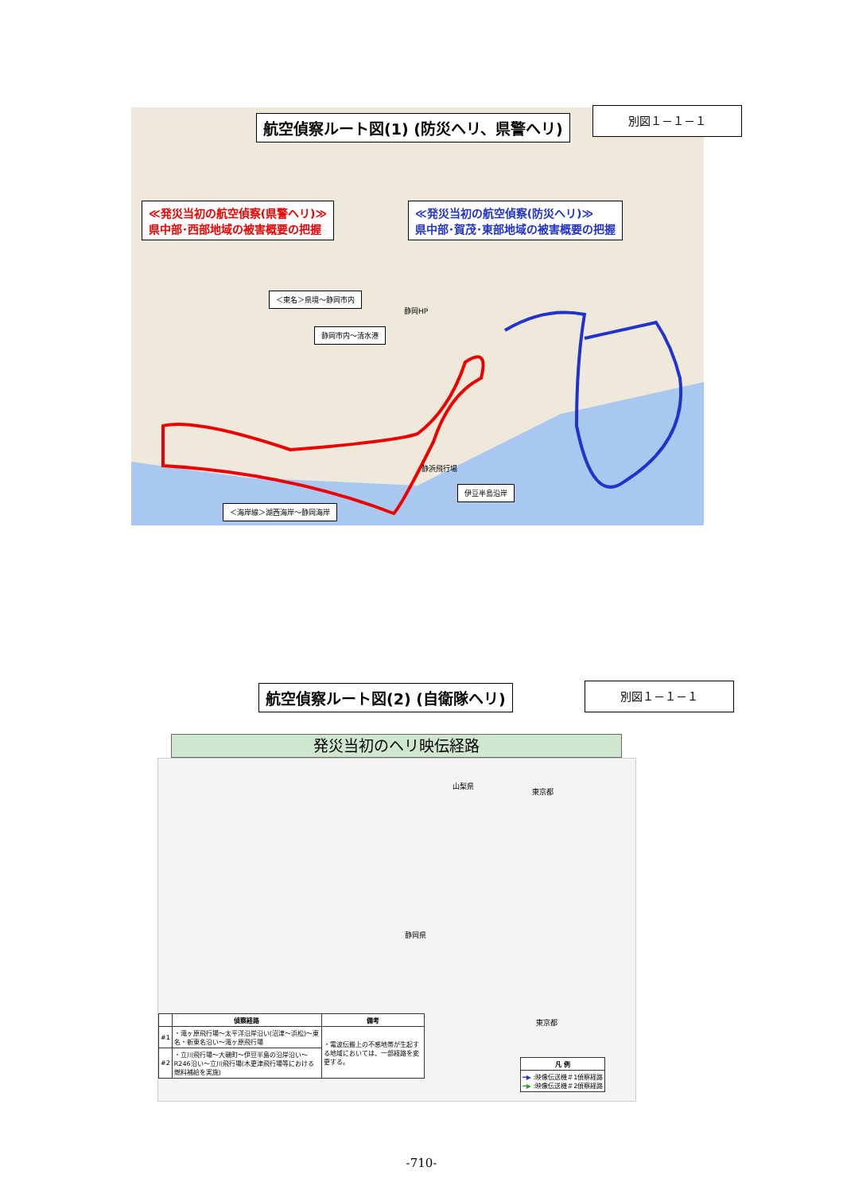航空偵察ルート図(1) (防災ヘリ、県警ヘリ)
別図１－１－１
≪発災当初の航空偵察(県警ヘリ)≫
県中部･西部地域の被害概要の把握
≪発災当初の航空偵察(防災ヘリ)≫
県中部･賀茂･東部地域の被害概要の把握
＜東名＞県境～静岡市内
静岡HP
静岡市内～清水港
静浜飛行場
伊豆半島沿岸
＜海岸線＞湖西海岸～静岡海岸
航空偵察ルート図(2) (自衛隊ヘリ) 別図１－１－１
発災当初のヘリ映伝経路
静岡県
山梨県
東京都
東京都
| | 偵察経路 | 備考 |
| --- | --- | --- |
| #1 | ・滝ヶ原飛行場～太平洋沿岸沿い(沼津～浜松)～東名・新東名沿い～滝ヶ原飛行場 | ・電波伝搬上の不感地帯が生起する地域においては、一部経路を変更する。 |
| #2 | ・立川飛行場～大磯町～伊豆半島の沿岸沿い～R246沿い～立川飛行場(木更津飛行場等における燃料補給を実施) | |
| 凡 例 |
| --- |
| ━▶ :映像伝送機＃1偵察経路 ━▶ :映像伝送機＃2偵察経路 |
-710-